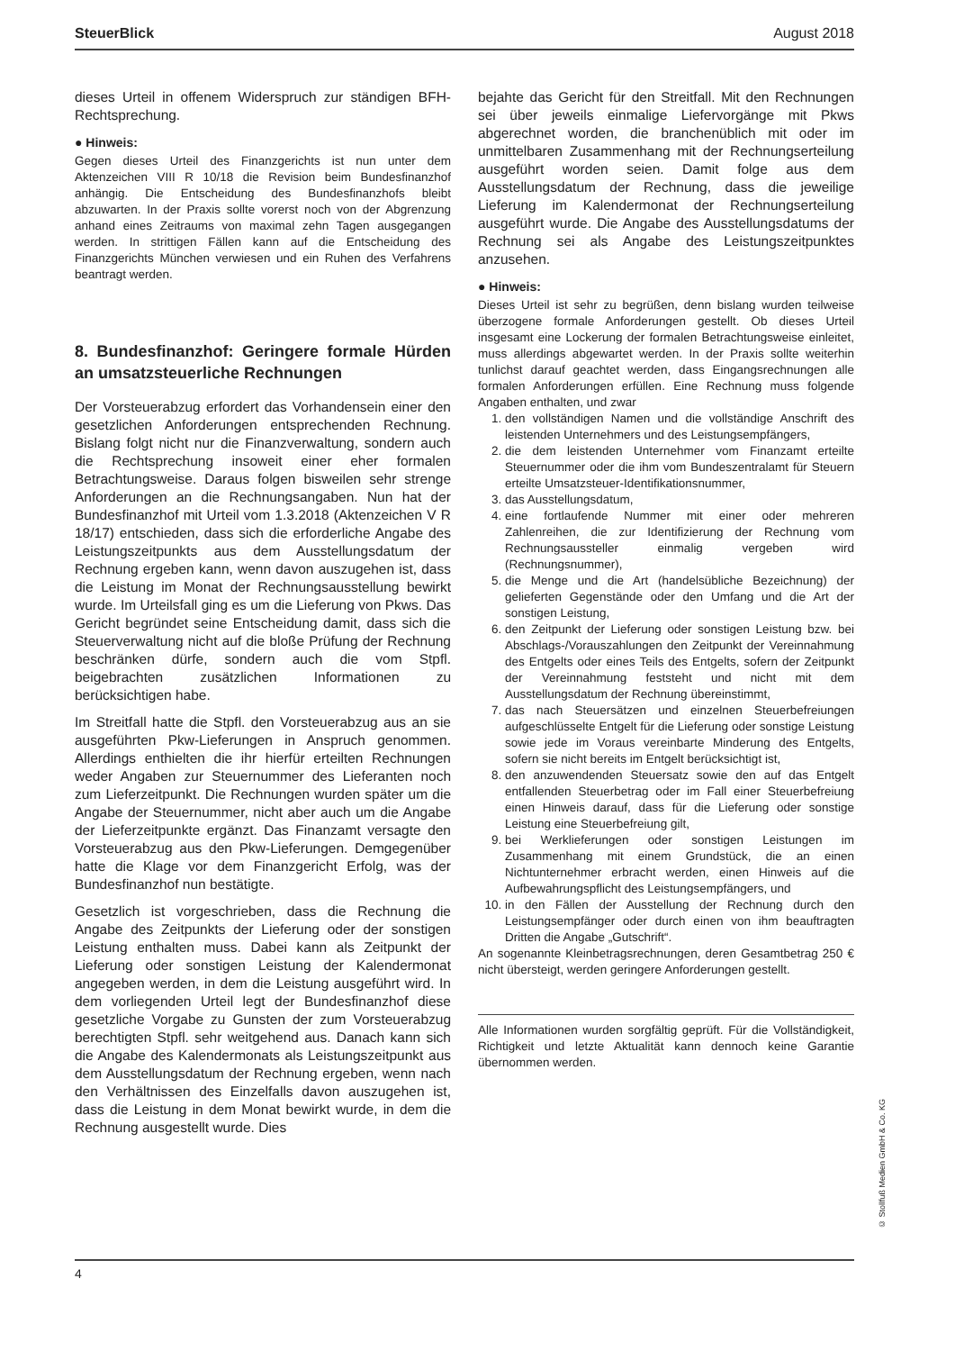SteuerBlick August 2018
dieses Urteil in offenem Widerspruch zur ständigen BFH-Rechtsprechung.
● Hinweis:
Gegen dieses Urteil des Finanzgerichts ist nun unter dem Aktenzeichen VIII R 10/18 die Revision beim Bundesfinanzhof anhängig. Die Entscheidung des Bundesfinanzhofs bleibt abzuwarten. In der Praxis sollte vorerst noch von der Abgrenzung anhand eines Zeitraums von maximal zehn Tagen ausgegangen werden. In strittigen Fällen kann auf die Entscheidung des Finanzgerichts München verwiesen und ein Ruhen des Verfahrens beantragt werden.
8. Bundesfinanzhof: Geringere formale Hürden an umsatzsteuerliche Rechnungen
Der Vorsteuerabzug erfordert das Vorhandensein einer den gesetzlichen Anforderungen entsprechenden Rechnung. Bislang folgt nicht nur die Finanzverwaltung, sondern auch die Rechtsprechung insoweit einer eher formalen Betrachtungsweise. Daraus folgen bisweilen sehr strenge Anforderungen an die Rechnungsangaben. Nun hat der Bundesfinanzhof mit Urteil vom 1.3.2018 (Aktenzeichen V R 18/17) entschieden, dass sich die erforderliche Angabe des Leistungszeitpunkts aus dem Ausstellungsdatum der Rechnung ergeben kann, wenn davon auszugehen ist, dass die Leistung im Monat der Rechnungsausstellung bewirkt wurde. Im Urteilsfall ging es um die Lieferung von Pkws. Das Gericht begründet seine Entscheidung damit, dass sich die Steuerverwaltung nicht auf die bloße Prüfung der Rechnung beschränken dürfe, sondern auch die vom Stpfl. beigebrachten zusätzlichen Informationen zu berücksichtigen habe.
Im Streitfall hatte die Stpfl. den Vorsteuerabzug aus an sie ausgeführten Pkw-Lieferungen in Anspruch genommen. Allerdings enthielten die ihr hierfür erteilten Rechnungen weder Angaben zur Steuernummer des Lieferanten noch zum Lieferzeitpunkt. Die Rechnungen wurden später um die Angabe der Steuernummer, nicht aber auch um die Angabe der Lieferzeitpunkte ergänzt. Das Finanzamt versagte den Vorsteuerabzug aus den Pkw-Lieferungen. Demgegenüber hatte die Klage vor dem Finanzgericht Erfolg, was der Bundesfinanzhof nun bestätigte.
Gesetzlich ist vorgeschrieben, dass die Rechnung die Angabe des Zeitpunkts der Lieferung oder der sonstigen Leistung enthalten muss. Dabei kann als Zeitpunkt der Lieferung oder sonstigen Leistung der Kalendermonat angegeben werden, in dem die Leistung ausgeführt wird. In dem vorliegenden Urteil legt der Bundesfinanzhof diese gesetzliche Vorgabe zu Gunsten der zum Vorsteuerabzug berechtigten Stpfl. sehr weitgehend aus. Danach kann sich die Angabe des Kalendermonats als Leistungszeitpunkt aus dem Ausstellungsdatum der Rechnung ergeben, wenn nach den Verhältnissen des Einzelfalls davon auszugehen ist, dass die Leistung in dem Monat bewirkt wurde, in dem die Rechnung ausgestellt wurde. Dies
bejahte das Gericht für den Streitfall. Mit den Rechnungen sei über jeweils einmalige Liefervorgänge mit Pkws abgerechnet worden, die branchenüblich mit oder im unmittelbaren Zusammenhang mit der Rechnungserteilung ausgeführt worden seien. Damit folge aus dem Ausstellungsdatum der Rechnung, dass die jeweilige Lieferung im Kalendermonat der Rechnungserteilung ausgeführt wurde. Die Angabe des Ausstellungsdatums der Rechnung sei als Angabe des Leistungszeitpunktes anzusehen.
● Hinweis:
Dieses Urteil ist sehr zu begrüßen, denn bislang wurden teilweise überzogene formale Anforderungen gestellt. Ob dieses Urteil insgesamt eine Lockerung der formalen Betrachtungsweise einleitet, muss allerdings abgewartet werden. In der Praxis sollte weiterhin tunlichst darauf geachtet werden, dass Eingangsrechnungen alle formalen Anforderungen erfüllen. Eine Rechnung muss folgende Angaben enthalten, und zwar
1. den vollständigen Namen und die vollständige Anschrift des leistenden Unternehmers und des Leistungsempfängers,
2. die dem leistenden Unternehmer vom Finanzamt erteilte Steuernummer oder die ihm vom Bundeszentralamt für Steuern erteilte Umsatzsteuer-Identifikationsnummer,
3. das Ausstellungsdatum,
4. eine fortlaufende Nummer mit einer oder mehreren Zahlenreihen, die zur Identifizierung der Rechnung vom Rechnungsaussteller einmalig vergeben wird (Rechnungsnummer),
5. die Menge und die Art (handelsübliche Bezeichnung) der gelieferten Gegenstände oder den Umfang und die Art der sonstigen Leistung,
6. den Zeitpunkt der Lieferung oder sonstigen Leistung bzw. bei Abschlags-/Vorauszahlungen den Zeitpunkt der Vereinnahmung des Entgelts oder eines Teils des Entgelts, sofern der Zeitpunkt der Vereinnahmung feststeht und nicht mit dem Ausstellungsdatum der Rechnung übereinstimmt,
7. das nach Steuersätzen und einzelnen Steuerbefreiungen aufgeschlüsselte Entgelt für die Lieferung oder sonstige Leistung sowie jede im Voraus vereinbarte Minderung des Entgelts, sofern sie nicht bereits im Entgelt berücksichtigt ist,
8. den anzuwendenden Steuersatz sowie den auf das Entgelt entfallenden Steuerbetrag oder im Fall einer Steuerbefreiung einen Hinweis darauf, dass für die Lieferung oder sonstige Leistung eine Steuerbefreiung gilt,
9. bei Werklieferungen oder sonstigen Leistungen im Zusammenhang mit einem Grundstück, die an einen Nichtunternehmer erbracht werden, einen Hinweis auf die Aufbewahrungspflicht des Leistungsempfängers, und
10. in den Fällen der Ausstellung der Rechnung durch den Leistungsempfänger oder durch einen von ihm beauftragten Dritten die Angabe „Gutschrift“.
An sogenannte Kleinbetragsrechnungen, deren Gesamtbetrag 250 € nicht übersteigt, werden geringere Anforderungen gestellt.
Alle Informationen wurden sorgfältig geprüft. Für die Vollständigkeit, Richtigkeit und letzte Aktualität kann dennoch keine Garantie übernommen werden.
4
© Stollfuß Medien GmbH & Co. KG